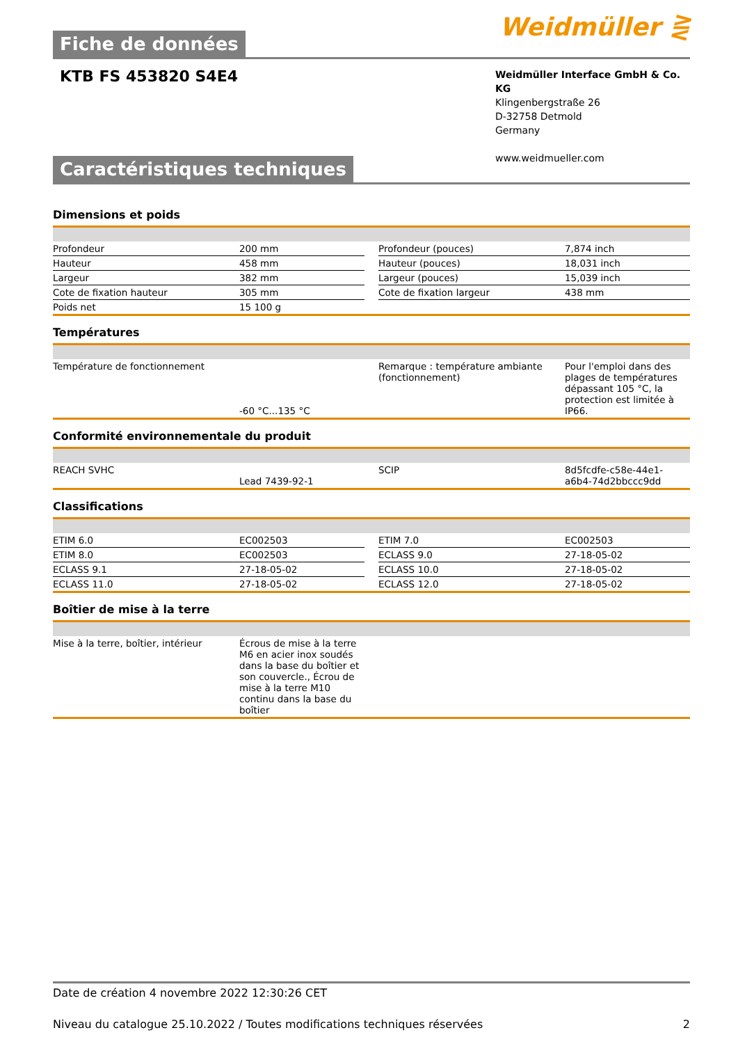Weidmüller ⋛
Fiche de données
KTB FS 453820 S4E4
Weidmüller Interface GmbH & Co. KG
Klingenbergstraße 26
D-32758 Detmold
Germany
www.weidmueller.com
Caractéristiques techniques
Dimensions et poids
| Profondeur | 200 mm | | Profondeur (pouces) | 7,874 inch |
| Hauteur | 458 mm | | Hauteur (pouces) | 18,031 inch |
| Largeur | 382 mm | | Largeur (pouces) | 15,039 inch |
| Cote de fixation hauteur | 305 mm | | Cote de fixation largeur | 438 mm |
| Poids net | 15 100 g | | | |
Températures
| Température de fonctionnement | -60 °C...135 °C | | Remarque : température ambiante (fonctionnement) | Pour l'emploi dans des plages de températures dépassant 105 °C, la protection est limitée à IP66. |
Conformité environnementale du produit
| REACH SVHC | Lead 7439-92-1 | | SCIP | 8d5fcdfe-c58e-44e1-a6b4-74d2bbccc9dd |
Classifications
| ETIM 6.0 | EC002503 | | ETIM 7.0 | EC002503 |
| ETIM 8.0 | EC002503 | | ECLASS 9.0 | 27-18-05-02 |
| ECLASS 9.1 | 27-18-05-02 | | ECLASS 10.0 | 27-18-05-02 |
| ECLASS 11.0 | 27-18-05-02 | | ECLASS 12.0 | 27-18-05-02 |
Boîtier de mise à la terre
| Mise à la terre, boîtier, intérieur | Écrous de mise à la terre M6 en acier inox soudés dans la base du boîtier et son couvercle., Écrou de mise à la terre M10 continu dans la base du boîtier | |
Date de création 4 novembre 2022 12:30:26 CET
Niveau du catalogue 25.10.2022 / Toutes modifications techniques réservées 2